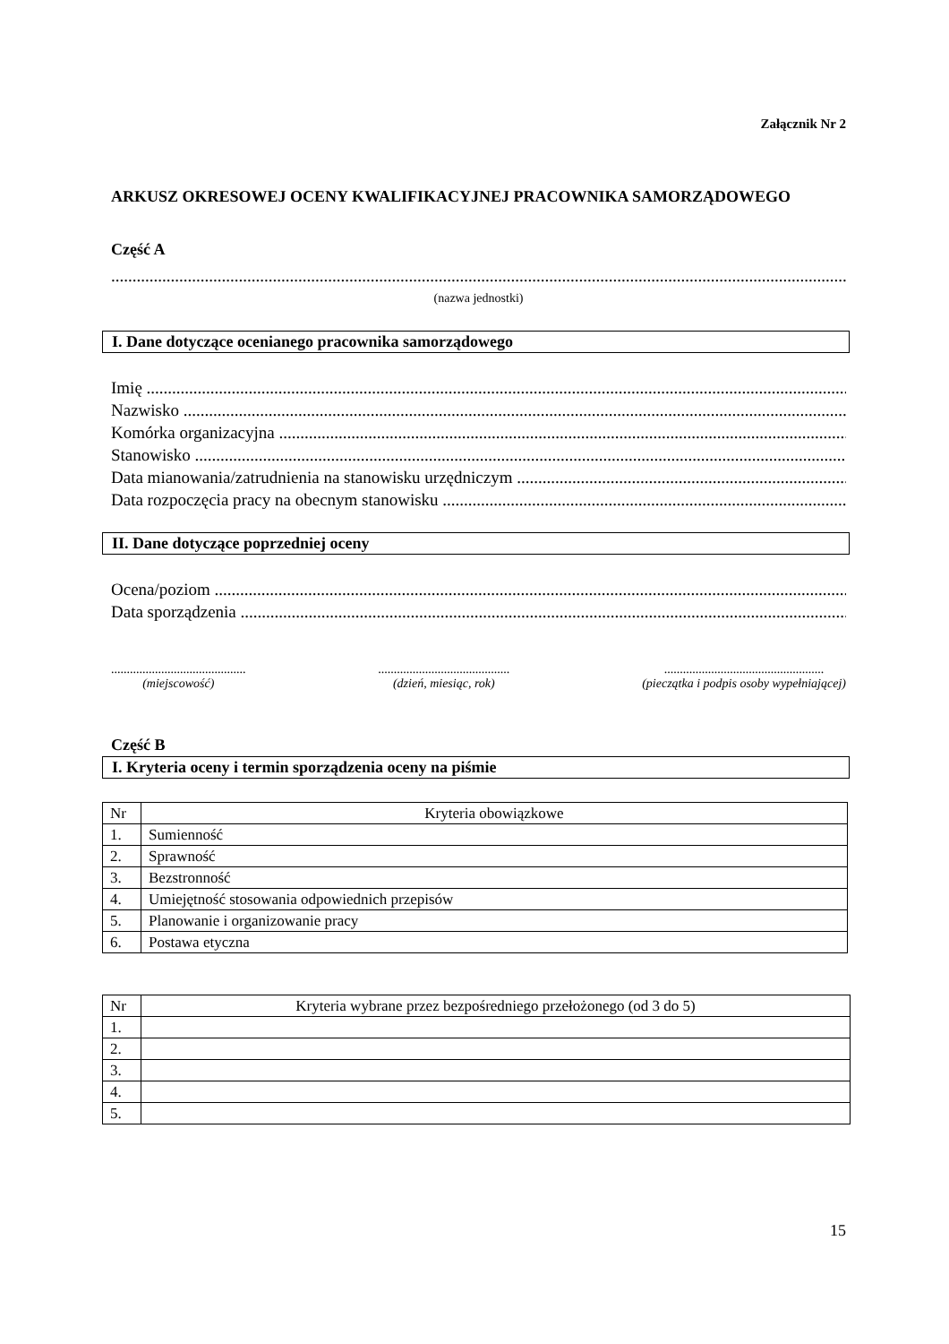Załącznik Nr 2
ARKUSZ OKRESOWEJ OCENY KWALIFIKACYJNEJ PRACOWNIKA SAMORZĄDOWEGO
Część A
..........................................................................................................................................................................................
(nazwa jednostki)
I. Dane dotyczące ocenianego pracownika samorządowego
Imię ........................................................................................................................................................................................
Nazwisko ........................................................................................................................................................................................
Komórka organizacyjna ........................................................................................................................................................................................
Stanowisko ........................................................................................................................................................................................
Data mianowania/zatrudnienia na stanowisku urzędniczym ........................................................................................................................................................................................
Data rozpoczęcia pracy na obecnym stanowisku ........................................................................................................................................................................................
II. Dane dotyczące poprzedniej oceny
Ocena/poziom ........................................................................................................................................................................................
Data sporządzenia ........................................................................................................................................................................................
...........................................
(miejscowość)
..........................................
(dzień, miesiąc, rok)
...................................................
(pieczątka i podpis osoby wypełniającej)
Część B
I. Kryteria oceny i termin sporządzenia oceny na piśmie
| Nr | Kryteria obowiązkowe |
| 1. | Sumienność |
| 2. | Sprawność |
| 3. | Bezstronność |
| 4. | Umiejętność stosowania odpowiednich przepisów |
| 5. | Planowanie i organizowanie pracy |
| 6. | Postawa etyczna |
| Nr | Kryteria wybrane przez bezpośredniego przełożonego (od 3 do 5) |
| 1. | |
| 2. | |
| 3. | |
| 4. | |
| 5. | |
15